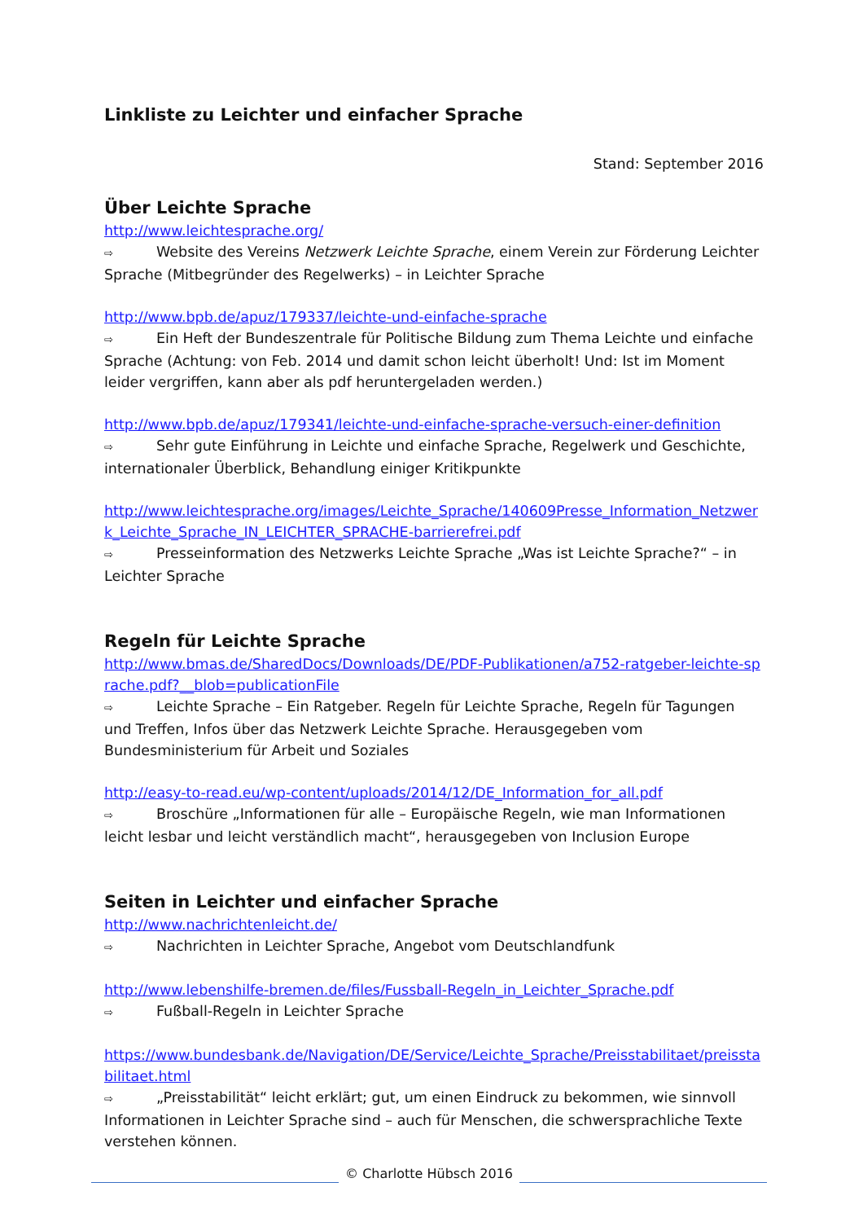Linkliste zu Leichter und einfacher Sprache
Stand: September 2016
Über Leichte Sprache
http://www.leichtesprache.org/
⇨ Website des Vereins Netzwerk Leichte Sprache, einem Verein zur Förderung Leichter Sprache (Mitbegründer des Regelwerks) – in Leichter Sprache
http://www.bpb.de/apuz/179337/leichte-und-einfache-sprache
⇨ Ein Heft der Bundeszentrale für Politische Bildung zum Thema Leichte und einfache Sprache (Achtung: von Feb. 2014 und damit schon leicht überholt! Und: Ist im Moment leider vergriffen, kann aber als pdf heruntergeladen werden.)
http://www.bpb.de/apuz/179341/leichte-und-einfache-sprache-versuch-einer-definition
⇨ Sehr gute Einführung in Leichte und einfache Sprache, Regelwerk und Geschichte, internationaler Überblick, Behandlung einiger Kritikpunkte
http://www.leichtesprache.org/images/Leichte_Sprache/140609Presse_Information_Netzwerk_Leichte_Sprache_IN_LEICHTER_SPRACHE-barrierefrei.pdf
⇨ Presseinformation des Netzwerks Leichte Sprache „Was ist Leichte Sprache?“ – in Leichter Sprache
Regeln für Leichte Sprache
http://www.bmas.de/SharedDocs/Downloads/DE/PDF-Publikationen/a752-ratgeber-leichte-sprache.pdf?__blob=publicationFile
⇨ Leichte Sprache – Ein Ratgeber. Regeln für Leichte Sprache, Regeln für Tagungen und Treffen, Infos über das Netzwerk Leichte Sprache. Herausgegeben vom Bundesministerium für Arbeit und Soziales
http://easy-to-read.eu/wp-content/uploads/2014/12/DE_Information_for_all.pdf
⇨ Broschüre „Informationen für alle – Europäische Regeln, wie man Informationen leicht lesbar und leicht verständlich macht“, herausgegeben von Inclusion Europe
Seiten in Leichter und einfacher Sprache
http://www.nachrichtenleicht.de/
⇨ Nachrichten in Leichter Sprache, Angebot vom Deutschlandfunk
http://www.lebenshilfe-bremen.de/files/Fussball-Regeln_in_Leichter_Sprache.pdf
⇨ Fußball-Regeln in Leichter Sprache
https://www.bundesbank.de/Navigation/DE/Service/Leichte_Sprache/Preisstabilitaet/preisstabilitaet.html
⇨ „Preisstabilität“ leicht erklärt; gut, um einen Eindruck zu bekommen, wie sinnvoll Informationen in Leichter Sprache sind – auch für Menschen, die schwersprachliche Texte verstehen können.
© Charlotte Hübsch 2016